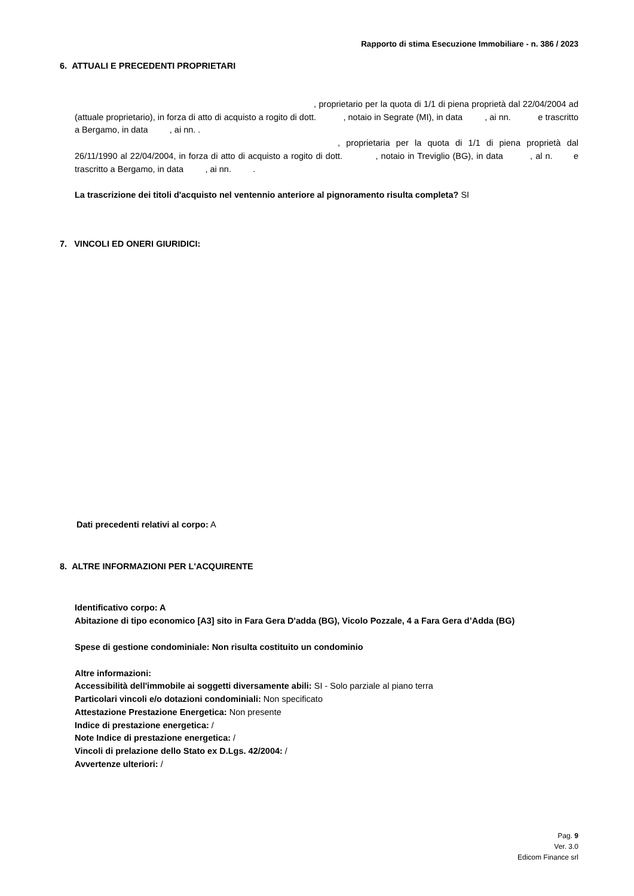Rapporto di stima Esecuzione Immobiliare - n. 386 / 2023
6. ATTUALI E PRECEDENTI PROPRIETARI
, proprietario per la quota di 1/1 di piena proprietà dal 22/04/2004 ad (attuale proprietario), in forza di atto di acquisto a rogito di dott. , notaio in Segrate (MI), in data , ai nn. e trascritto a Bergamo, in data , ai nn. .
, proprietaria per la quota di 1/1 di piena proprietà dal 26/11/1990 al 22/04/2004, in forza di atto di acquisto a rogito di dott. , notaio in Treviglio (BG), in data , al n. e trascritto a Bergamo, in data , ai nn. .
La trascrizione dei titoli d'acquisto nel ventennio anteriore al pignoramento risulta completa? SI
7. VINCOLI ED ONERI GIURIDICI:
Dati precedenti relativi al corpo: A
8. ALTRE INFORMAZIONI PER L'ACQUIRENTE
Identificativo corpo: A
Abitazione di tipo economico [A3] sito in Fara Gera D'adda (BG), Vicolo Pozzale, 4 a Fara Gera d’Adda (BG)
Spese di gestione condominiale: Non risulta costituito un condominio
Altre informazioni:
Accessibilità dell'immobile ai soggetti diversamente abili: SI - Solo parziale al piano terra
Particolari vincoli e/o dotazioni condominiali: Non specificato
Attestazione Prestazione Energetica: Non presente
Indice di prestazione energetica: /
Note Indice di prestazione energetica: /
Vincoli di prelazione dello Stato ex D.Lgs. 42/2004: /
Avvertenze ulteriori: /
Pag. 9
Ver. 3.0
Edicom Finance srl